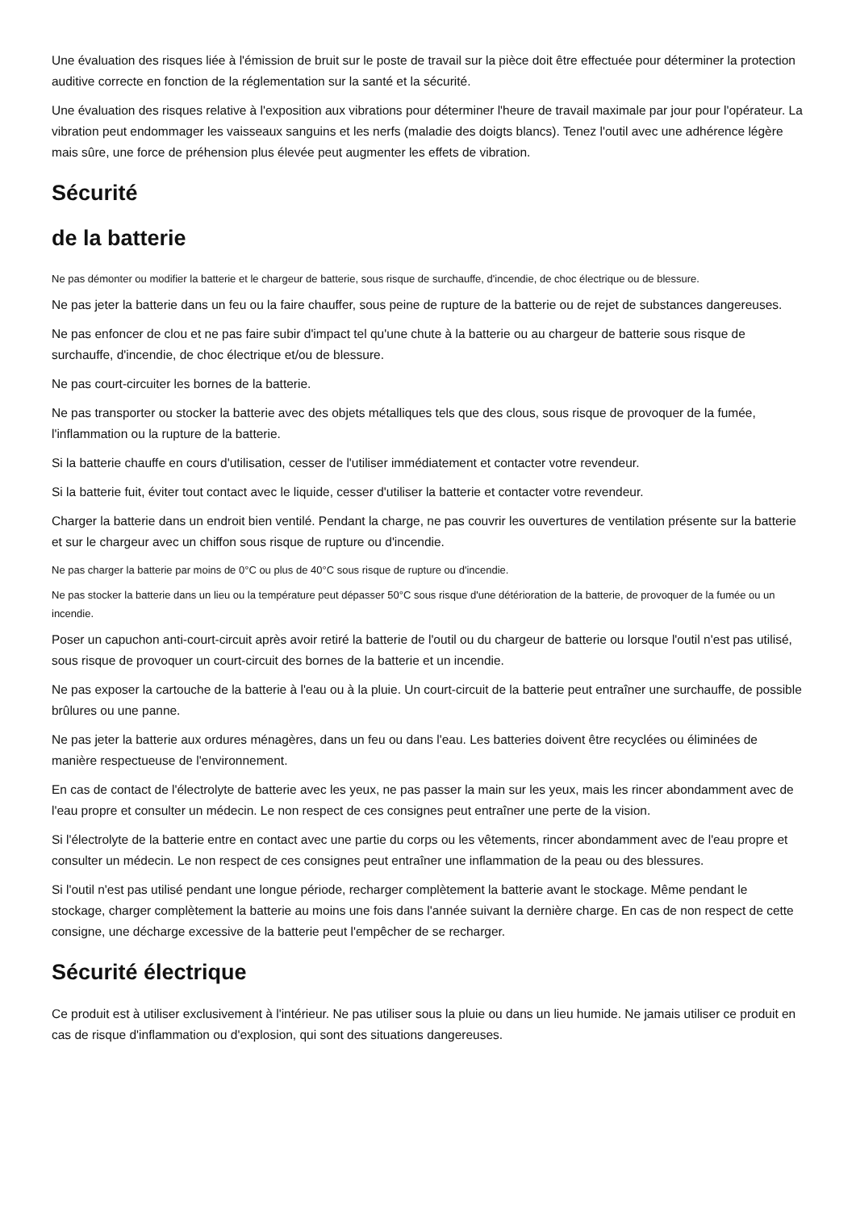Une évaluation des risques liée à l'émission de bruit sur le poste de travail sur la pièce doit être effectuée pour déterminer la protection auditive correcte en fonction de la réglementation sur la santé et la sécurité.
Une évaluation des risques relative à l'exposition aux vibrations pour déterminer l'heure de travail maximale par jour pour l'opérateur. La vibration peut endommager les vaisseaux sanguins et les nerfs (maladie des doigts blancs). Tenez l'outil avec une adhérence légère mais sûre, une force de préhension plus élevée peut augmenter les effets de vibration.
Sécurité
de la batterie
Ne pas démonter ou modifier la batterie et le chargeur de batterie, sous risque de surchauffe, d'incendie, de choc électrique ou de blessure.
Ne pas jeter la batterie dans un feu ou la faire chauffer, sous peine de rupture de la batterie ou de rejet de substances dangereuses.
Ne pas enfoncer de clou et ne pas faire subir d'impact tel qu'une chute à la batterie ou au chargeur de batterie sous risque de surchauffe, d'incendie, de choc électrique et/ou de blessure.
Ne pas court-circuiter les bornes de la batterie.
Ne pas transporter ou stocker la batterie avec des objets métalliques tels que des clous, sous risque de provoquer de la fumée, l'inflammation ou la rupture de la batterie.
Si la batterie chauffe en cours d'utilisation, cesser de l'utiliser immédiatement et contacter votre revendeur.
Si la batterie fuit, éviter tout contact avec le liquide, cesser d'utiliser la batterie et contacter votre revendeur.
Charger la batterie dans un endroit bien ventilé. Pendant la charge, ne pas couvrir les ouvertures de ventilation présente sur la batterie et sur le chargeur avec un chiffon sous risque de rupture ou d'incendie.
Ne pas charger la batterie par moins de 0°C ou plus de 40°C sous risque de rupture ou d'incendie.
Ne pas stocker la batterie dans un lieu ou la température peut dépasser 50°C sous risque d'une détérioration de la batterie, de provoquer de la fumée ou un incendie.
Poser un capuchon anti-court-circuit après avoir retiré la batterie de l'outil ou du chargeur de batterie ou lorsque l'outil n'est pas utilisé, sous risque de provoquer un court-circuit des bornes de la batterie et un incendie.
Ne pas exposer la cartouche de la batterie à l'eau ou à la pluie. Un court-circuit de la batterie peut entraîner une surchauffe, de possible brûlures ou une panne.
Ne pas jeter la batterie aux ordures ménagères, dans un feu ou dans l'eau. Les batteries doivent être recyclées ou éliminées de manière respectueuse de l'environnement.
En cas de contact de l'électrolyte de batterie avec les yeux, ne pas passer la main sur les yeux, mais les rincer abondamment avec de l'eau propre et consulter un médecin. Le non respect de ces consignes peut entraîner une perte de la vision.
Si l'électrolyte de la batterie entre en contact avec une partie du corps ou les vêtements, rincer abondamment avec de l'eau propre et consulter un médecin. Le non respect de ces consignes peut entraîner une inflammation de la peau ou des blessures.
Si l'outil n'est pas utilisé pendant une longue période, recharger complètement la batterie avant le stockage. Même pendant le stockage, charger complètement la batterie au moins une fois dans l'année suivant la dernière charge. En cas de non respect de cette consigne, une décharge excessive de la batterie peut l'empêcher de se recharger.
Sécurité électrique
Ce produit est à utiliser exclusivement à l'intérieur. Ne pas utiliser sous la pluie ou dans un lieu humide. Ne jamais utiliser ce produit en cas de risque d'inflammation ou d'explosion, qui sont des situations dangereuses.